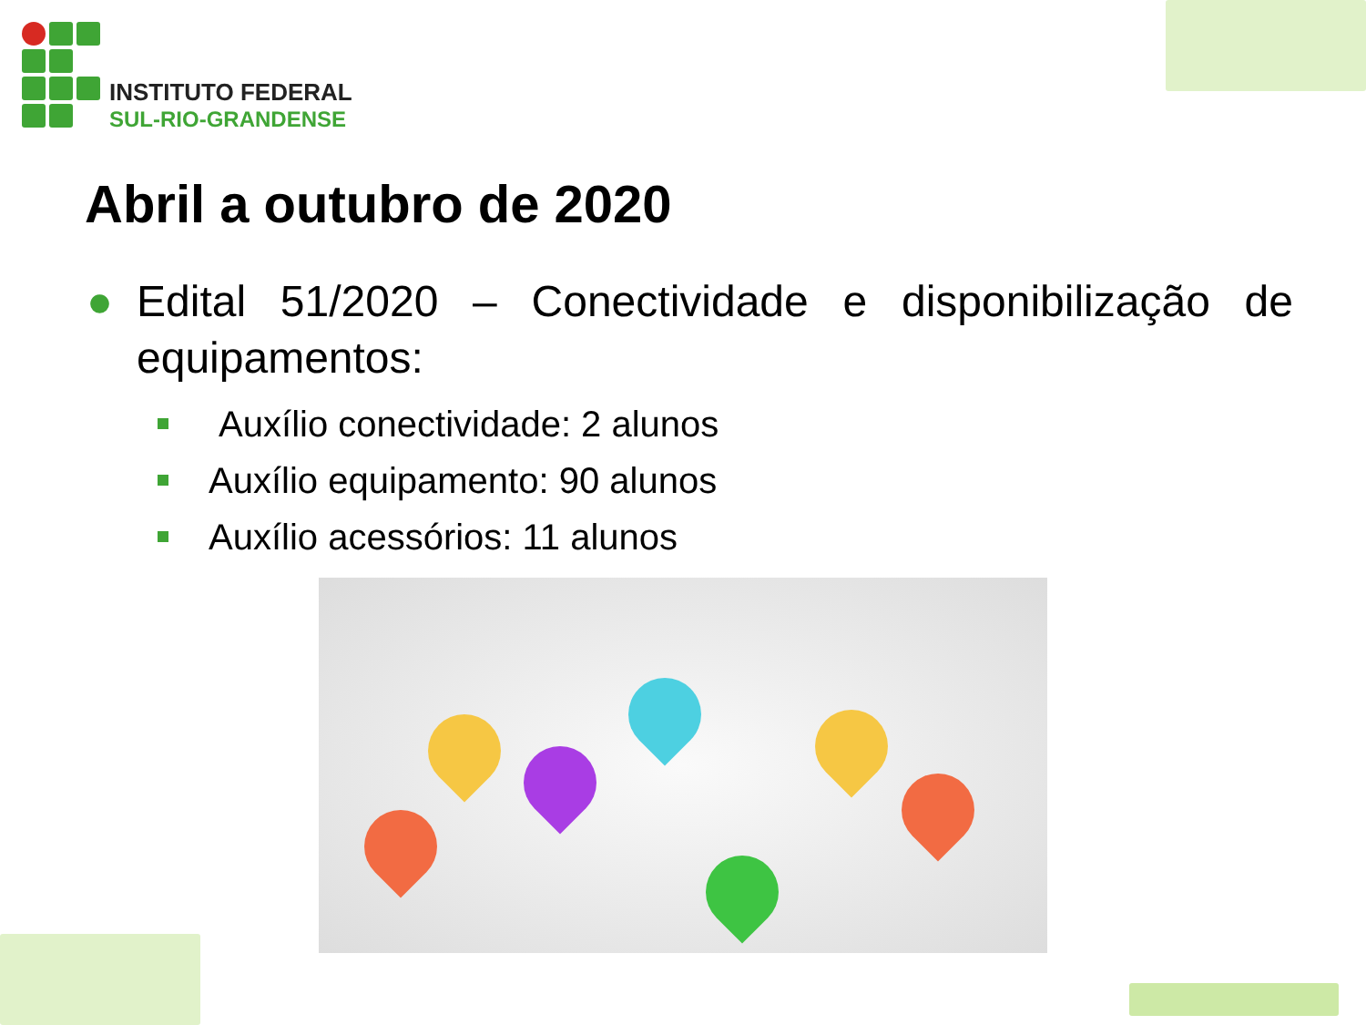INSTITUTO FEDERAL
SUL-RIO-GRANDENSE
Abril a outubro de 2020
● Edital 51/2020 – Conectividade e disponibilização de equipamentos:
Auxílio conectividade: 2 alunos
Auxílio equipamento: 90 alunos
Auxílio acessórios: 11 alunos